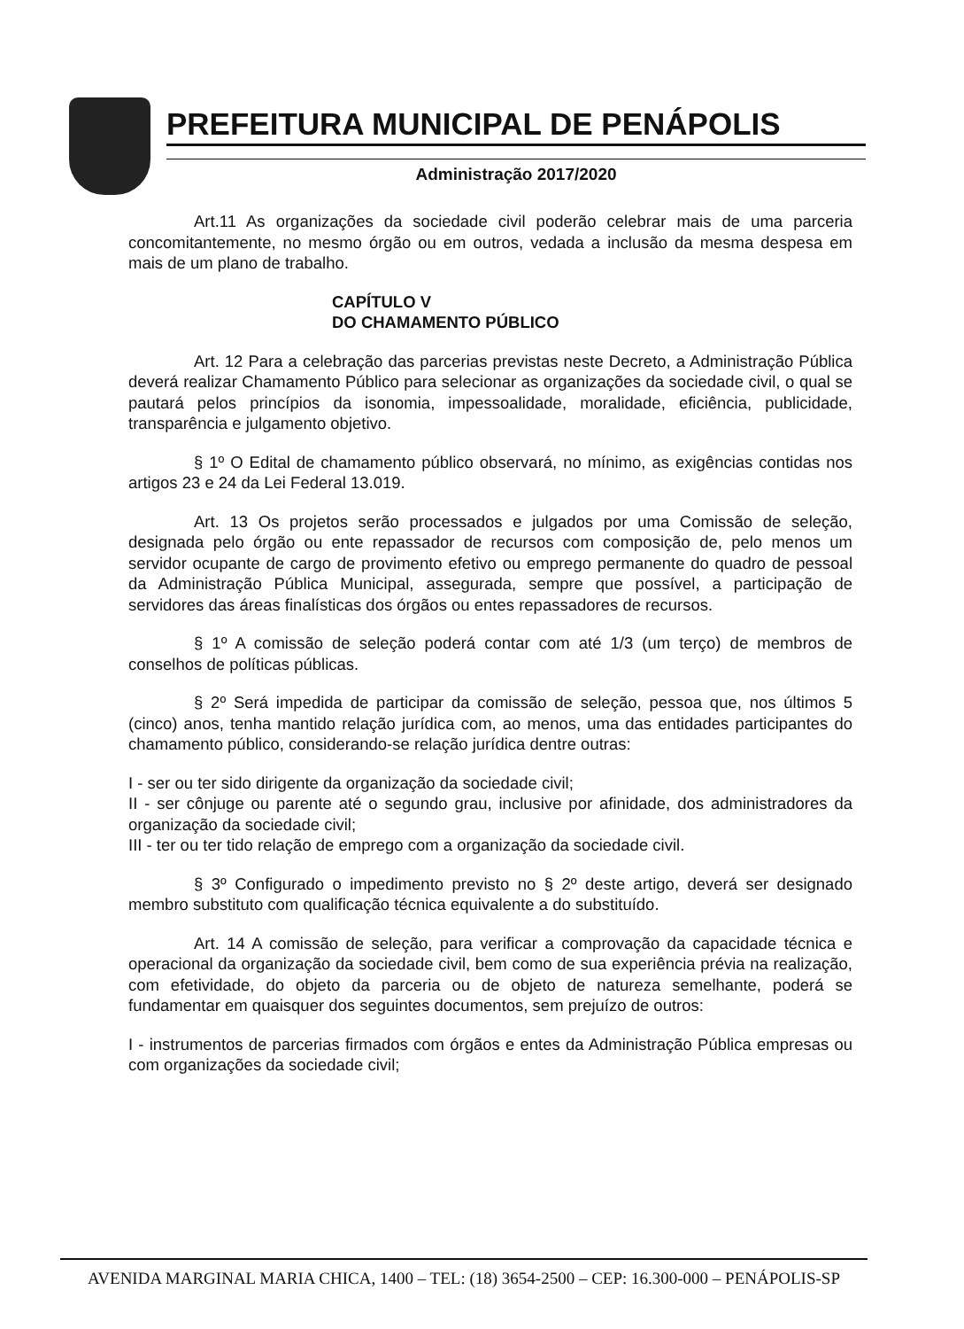PREFEITURA MUNICIPAL DE PENÁPOLIS
Administração 2017/2020
Art.11 As organizações da sociedade civil poderão celebrar mais de uma parceria concomitantemente, no mesmo órgão ou em outros, vedada a inclusão da mesma despesa em mais de um plano de trabalho.
CAPÍTULO V
DO CHAMAMENTO PÚBLICO
Art. 12 Para a celebração das parcerias previstas neste Decreto, a Administração Pública deverá realizar Chamamento Público para selecionar as organizações da sociedade civil, o qual se pautará pelos princípios da isonomia, impessoalidade, moralidade, eficiência, publicidade, transparência e julgamento objetivo.
§ 1º O Edital de chamamento público observará, no mínimo, as exigências contidas nos artigos 23 e 24 da Lei Federal 13.019.
Art. 13 Os projetos serão processados e julgados por uma Comissão de seleção, designada pelo órgão ou ente repassador de recursos com composição de, pelo menos um servidor ocupante de cargo de provimento efetivo ou emprego permanente do quadro de pessoal da Administração Pública Municipal, assegurada, sempre que possível, a participação de servidores das áreas finalísticas dos órgãos ou entes repassadores de recursos.
§ 1º A comissão de seleção poderá contar com até 1/3 (um terço) de membros de conselhos de políticas públicas.
§ 2º Será impedida de participar da comissão de seleção, pessoa que, nos últimos 5 (cinco) anos, tenha mantido relação jurídica com, ao menos, uma das entidades participantes do chamamento público, considerando-se relação jurídica dentre outras:
I - ser ou ter sido dirigente da organização da sociedade civil;
II - ser cônjuge ou parente até o segundo grau, inclusive por afinidade, dos administradores da organização da sociedade civil;
III - ter ou ter tido relação de emprego com a organização da sociedade civil.
§ 3º Configurado o impedimento previsto no § 2º deste artigo, deverá ser designado membro substituto com qualificação técnica equivalente a do substituído.
Art. 14 A comissão de seleção, para verificar a comprovação da capacidade técnica e operacional da organização da sociedade civil, bem como de sua experiência prévia na realização, com efetividade, do objeto da parceria ou de objeto de natureza semelhante, poderá se fundamentar em quaisquer dos seguintes documentos, sem prejuízo de outros:
I - instrumentos de parcerias firmados com órgãos e entes da Administração Pública empresas ou com organizações da sociedade civil;
AVENIDA MARGINAL MARIA CHICA, 1400 – TEL: (18) 3654-2500 – CEP: 16.300-000 – PENÁPOLIS-SP